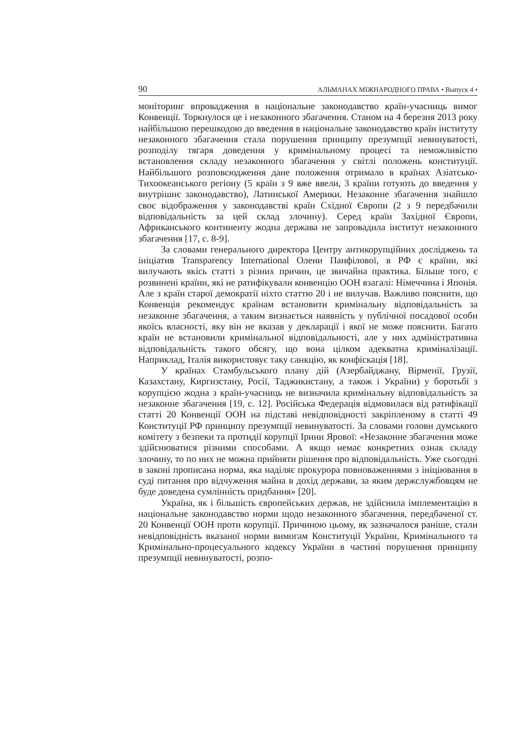90 АЛЬМАНАХ МІЖНАРОДНОГО ПРАВА • Выпуск 4 •
моніторинг впровадження в національне законодавство країн-учасниць вимог Конвенції. Торкнулося це і незаконного збагачення. Станом на 4 березня 2013 року найбільшою перешкодою до введення в національне законодавство країн інституту незаконного збагачення стала порушення принципу презумпції невинуватості, розподілу тягаря доведення у кримінальному процесі та неможливістю встановлення складу незаконного збагачення у світлі положень конституції. Найбільшого розповсюдження дане положення отримало в країнах Азіатсько-Тихоокеанського регіону (5 країн з 9 вже ввели, 3 країни готують до введення у внутрішнє законодавство), Латинської Америки. Незаконне збагачення знайшло своє відображення у законодавстві країн Східної Європи (2 з 9 передбачили відповідальність за цей склад злочину). Серед країн Західної Європи, Африканського континенту жодна держава не запровадила інститут незаконного збагачення [17, с. 8-9].
За словами генерального директора Центру антикорупційних досліджень та ініціатив Transparency International Олени Панфілової, в РФ є країни, які вилучають якісь статті з різних причин, це звичайна практика. Більше того, є розвинені країни, які не ратифікували конвенцію ООН взагалі: Німеччина і Японія. Але з країн старої демократії ніхто статтю 20 і не вилучав. Важливо пояснити, що Конвенція рекомендує країнам встановити кримінальну відповідальність за незаконне збагачення, а таким визнається наявність у публічної посадової особи якоїсь власності, яку він не вказав у декларації і якої не може пояснити. Багато країн не встановили кримінальної відповідальності, але у них адміністративна відповідальність такого обсягу, що вона цілком адекватна криміналізації. Наприклад, Італія використовує таку санкцію, як конфіскація [18].
У країнах Стамбульського плану дій (Азербайджану, Вірменії, Грузії, Казахстану, Киргизстану, Росії, Таджикистану, а також і України) у боротьбі з корупцією жодна з країн-учасниць не визначила кримінальну відповідальність за незаконне збагачення [19, с. 12]. Російська Федерація відмовилася від ратифікації статті 20 Конвенції ООН на підставі невідповідності закріпленому в статті 49 Конституції РФ принципу презумпції невинуватості. За словами голови думського комітету з безпеки та протидії корупції Ірини Ярової: «Незаконне збагачення може здійснюватися різними способами. А якщо немає конкретних ознак складу злочину, то по них не можна прийняти рішення про відповідальність. Уже сьогодні в законі прописана норма, яка наділяє прокурора повноваженнями з ініціювання в суді питання про відчуження майна в дохід держави, за яким держслужбовцям не буде доведена сумлінність придбання» [20].
Україна, як і більшість європейських держав, не здійснила імплементацію в національне законодавство норми щодо незаконного збагачення, передбаченої ст. 20 Конвенції ООН проти корупції. Причиною цьому, як зазначалося раніше, стали невідповідність вказаної норми вимогам Конституції України, Кримінального та Кримінально-процесуального кодексу України в частині порушення принципу презумпції невинуватості, розпо-